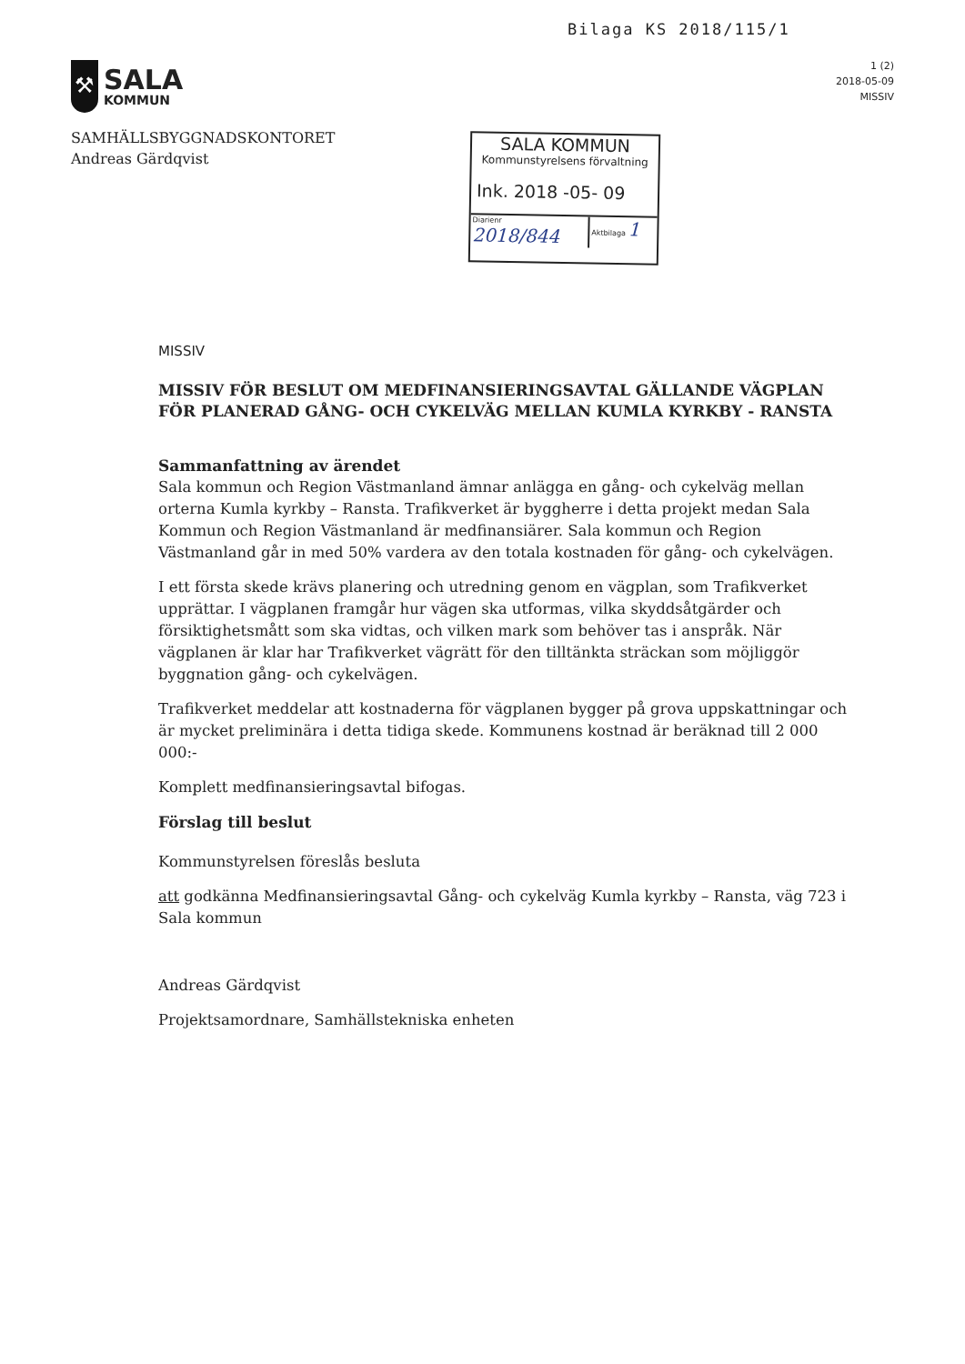Bilaga KS 2018/115/1
⚒
SALA
KOMMUN
1 (2)
2018-05-09
MISSIV
SAMHÄLLSBYGGNADSKONTORET
Andreas Gärdqvist
SALA KOMMUN
Kommunstyrelsens förvaltning
Ink. 2018 -05- 09
Diarienr 2018/844
Aktbilaga 1
MISSIV
MISSIV FÖR BESLUT OM MEDFINANSIERINGSAVTAL GÄLLANDE VÄGPLAN FÖR PLANERAD GÅNG- OCH CYKELVÄG MELLAN KUMLA KYRKBY - RANSTA
Sammanfattning av ärendet
Sala kommun och Region Västmanland ämnar anlägga en gång- och cykelväg mellan orterna Kumla kyrkby – Ransta. Trafikverket är byggherre i detta projekt medan Sala Kommun och Region Västmanland är medfinansiärer. Sala kommun och Region Västmanland går in med 50% vardera av den totala kostnaden för gång- och cykelvägen.
I ett första skede krävs planering och utredning genom en vägplan, som Trafikverket upprättar. I vägplanen framgår hur vägen ska utformas, vilka skyddsåtgärder och försiktighetsmått som ska vidtas, och vilken mark som behöver tas i anspråk. När vägplanen är klar har Trafikverket vägrätt för den tilltänkta sträckan som möjliggör byggnation gång- och cykelvägen.
Trafikverket meddelar att kostnaderna för vägplanen bygger på grova uppskattningar och är mycket preliminära i detta tidiga skede. Kommunens kostnad är beräknad till 2 000 000:-
Komplett medfinansieringsavtal bifogas.
Förslag till beslut
Kommunstyrelsen föreslås besluta
att godkänna Medfinansieringsavtal Gång- och cykelväg Kumla kyrkby – Ransta, väg 723 i Sala kommun
Andreas Gärdqvist
Projektsamordnare, Samhällstekniska enheten